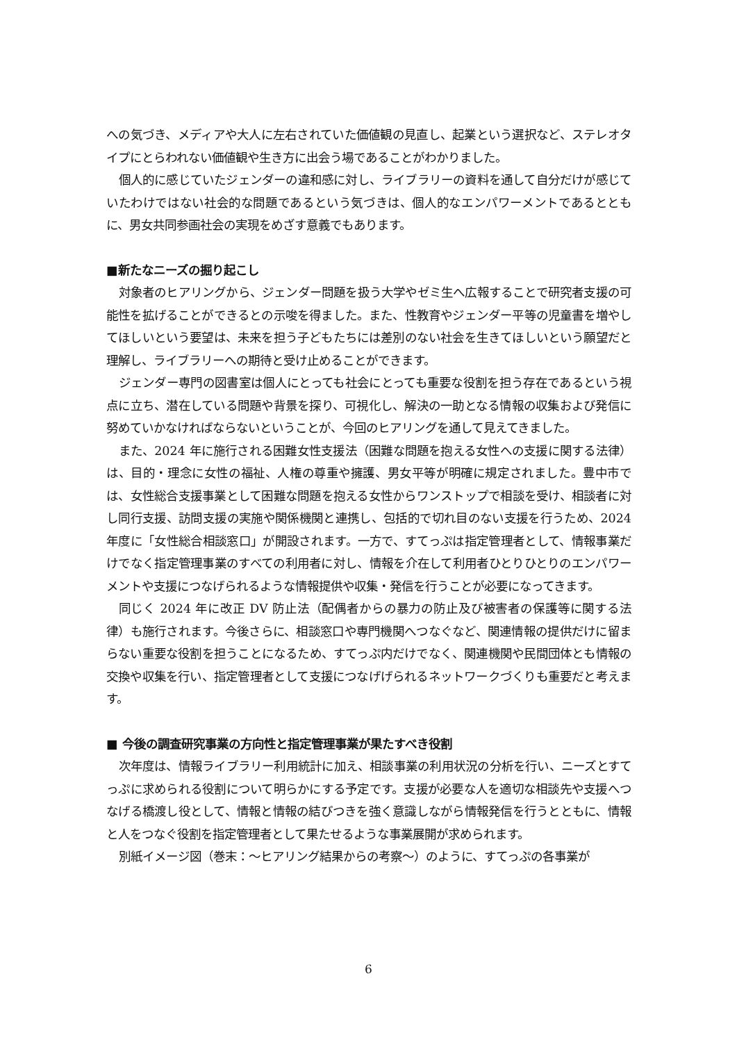への気づき、メディアや大人に左右されていた価値観の見直し、起業という選択など、ステレオタイプにとらわれない価値観や生き方に出会う場であることがわかりました。
個人的に感じていたジェンダーの違和感に対し、ライブラリーの資料を通して自分だけが感じていたわけではない社会的な問題であるという気づきは、個人的なエンパワーメントであるとともに、男女共同参画社会の実現をめざす意義でもあります。
■新たなニーズの掘り起こし
対象者のヒアリングから、ジェンダー問題を扱う大学やゼミ生へ広報することで研究者支援の可能性を拡げることができるとの示唆を得ました。また、性教育やジェンダー平等の児童書を増やしてほしいという要望は、未来を担う子どもたちには差別のない社会を生きてほしいという願望だと理解し、ライブラリーへの期待と受け止めることができます。
ジェンダー専門の図書室は個人にとっても社会にとっても重要な役割を担う存在であるという視点に立ち、潜在している問題や背景を探り、可視化し、解決の一助となる情報の収集および発信に努めていかなければならないということが、今回のヒアリングを通して見えてきました。
また、2024 年に施行される困難女性支援法（困難な問題を抱える女性への支援に関する法律）は、目的・理念に女性の福祉、人権の尊重や擁護、男女平等が明確に規定されました。豊中市では、女性総合支援事業として困難な問題を抱える女性からワンストップで相談を受け、相談者に対し同行支援、訪問支援の実施や関係機関と連携し、包括的で切れ目のない支援を行うため、2024 年度に「女性総合相談窓口」が開設されます。一方で、すてっぷは指定管理者として、情報事業だけでなく指定管理事業のすべての利用者に対し、情報を介在して利用者ひとりひとりのエンパワーメントや支援につなげられるような情報提供や収集・発信を行うことが必要になってきます。
同じく 2024 年に改正 DV 防止法（配偶者からの暴力の防止及び被害者の保護等に関する法律）も施行されます。今後さらに、相談窓口や専門機関へつなぐなど、関連情報の提供だけに留まらない重要な役割を担うことになるため、すてっぷ内だけでなく、関連機関や民間団体とも情報の交換や収集を行い、指定管理者として支援につなげげられるネットワークづくりも重要だと考えます。
■ 今後の調査研究事業の方向性と指定管理事業が果たすべき役割
次年度は、情報ライブラリー利用統計に加え、相談事業の利用状況の分析を行い、ニーズとすてっぷに求められる役割について明らかにする予定です。支援が必要な人を適切な相談先や支援へつなげる橋渡し役として、情報と情報の結びつきを強く意識しながら情報発信を行うとともに、情報と人をつなぐ役割を指定管理者として果たせるような事業展開が求められます。
別紙イメージ図（巻末：～ヒアリング結果からの考察～）のように、すてっぷの各事業が
6